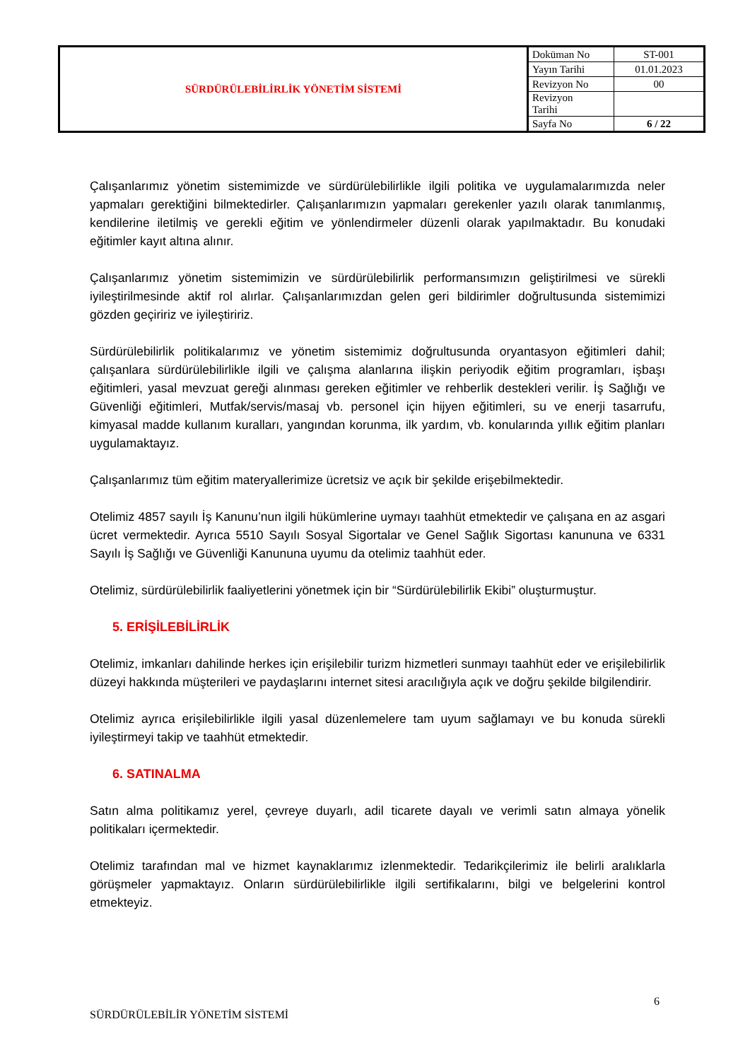| SÜRDÜRÜLEBİLİRLİK YÖNETİM SİSTEMİ | Doküman No | ST-001 |
| | Yayın Tarihi | 01.01.2023 |
| | Revizyon No | 00 |
| | Revizyon Tarihi | |
| | Sayfa No | 6 / 22 |
Çalışanlarımız yönetim sistemimizde ve sürdürülebilirlikle ilgili politika ve uygulamalarımızda neler yapmaları gerektiğini bilmektedirler. Çalışanlarımızın yapmaları gerekenler yazılı olarak tanımlanmış, kendilerine iletilmiş ve gerekli eğitim ve yönlendirmeler düzenli olarak yapılmaktadır. Bu konudaki eğitimler kayıt altına alınır.
Çalışanlarımız yönetim sistemimizin ve sürdürülebilirlik performansımızın geliştirilmesi ve sürekli iyileştirilmesinde aktif rol alırlar. Çalışanlarımızdan gelen geri bildirimler doğrultusunda sistemimizi gözden geçiririz ve iyileştiririz.
Sürdürülebilirlik politikalarımız ve yönetim sistemimiz doğrultusunda oryantasyon eğitimleri dahil; çalışanlara sürdürülebilirlikle ilgili ve çalışma alanlarına ilişkin periyodik eğitim programları, işbaşı eğitimleri, yasal mevzuat gereği alınması gereken eğitimler ve rehberlik destekleri verilir. İş Sağlığı ve Güvenliği eğitimleri, Mutfak/servis/masaj vb. personel için hijyen eğitimleri, su ve enerji tasarrufu, kimyasal madde kullanım kuralları, yangından korunma, ilk yardım, vb. konularında yıllık eğitim planları uygulamaktayız.
Çalışanlarımız tüm eğitim materyallerimize ücretsiz ve açık bir şekilde erişebilmektedir.
Otelimiz 4857 sayılı İş Kanunu’nun ilgili hükümlerine uymayı taahhüt etmektedir ve çalışana en az asgari ücret vermektedir. Ayrıca 5510 Sayılı Sosyal Sigortalar ve Genel Sağlık Sigortası kanununa ve 6331 Sayılı İş Sağlığı ve Güvenliği Kanununa uyumu da otelimiz taahhüt eder.
Otelimiz, sürdürülebilirlik faaliyetlerini yönetmek için bir “Sürdürülebilirlik Ekibi” oluşturmuştur.
5. ERİŞİLEBİLİRLİK
Otelimiz, imkanları dahilinde herkes için erişilebilir turizm hizmetleri sunmayı taahhüt eder ve erişilebilirlik düzeyi hakkında müşterileri ve paydaşlarını internet sitesi aracılığıyla açık ve doğru şekilde bilgilendirir.
Otelimiz ayrıca erişilebilirlikle ilgili yasal düzenlemelere tam uyum sağlamayı ve bu konuda sürekli iyileştirmeyi takip ve taahhüt etmektedir.
6. SATINALMA
Satın alma politikamız yerel, çevreye duyarlı, adil ticarete dayalı ve verimli satın almaya yönelik politikaları içermektedir.
Otelimiz tarafından mal ve hizmet kaynaklarımız izlenmektedir. Tedarikçilerimiz ile belirli aralıklarla görüşmeler yapmaktayız. Onların sürdürülebilirlikle ilgili sertifikalarını, bilgi ve belgelerini kontrol etmekteyiz.
6
SÜRDÜRÜLEBİLİR YÖNETİM SİSTEMİ